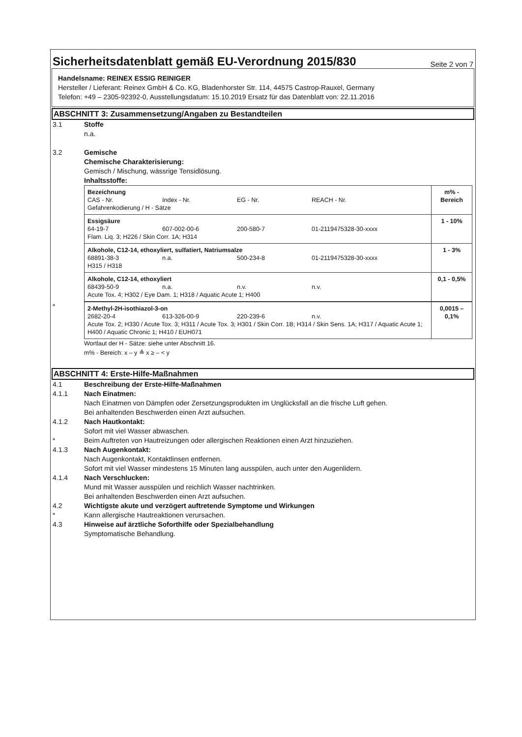Sicherheitsdatenblatt gemäß EU-Verordnung 2015/830
Seite 2 von 7
Handelsname: REINEX ESSIG REINIGER
Hersteller / Lieferant: Reinex GmbH & Co. KG, Bladenhorster Str. 114, 44575 Castrop-Rauxel, Germany
Telefon: +49 – 2305-92392-0, Ausstellungsdatum: 15.10.2019 Ersatz für das Datenblatt von: 22.11.2016
ABSCHNITT 3: Zusammensetzung/Angaben zu Bestandteilen
3.1 Stoffe
n.a.
3.2 Gemische
Chemische Charakterisierung:
Gemisch / Mischung, wässrige Tensidlösung.
Inhaltsstoffe:
| Bezeichnung CAS - Nr. Index - Nr. EG - Nr. REACH - Nr. Gefahrenkodierung / H - Sätze | m% - Bereich |
| Essigsäure 64-19-7 607-002-00-6 200-580-7 01-2119475328-30-xxxx Flam. Liq. 3; H226 / Skin Corr. 1A; H314 | 1 - 10% |
| Alkohole, C12-14, ethoxyliert, sulfatiert, Natriumsalze 68891-38-3 n.a. 500-234-8 01-2119475328-30-xxxx H315 / H318 | 1 - 3% |
| Alkohole, C12-14, ethoxyliert 68439-50-9 n.a. n.v. n.v. Acute Tox. 4; H302 / Eye Dam. 1; H318 / Aquatic Acute 1; H400 | 0,1 - 0,5% |
*
| 2-Methyl-2H-isothiazol-3-on 2682-20-4 613-326-00-9 220-239-6 n.v. Acute Tox. 2; H330 / Acute Tox. 3; H311 / Acute Tox. 3; H301 / Skin Corr. 1B; H314 / Skin Sens. 1A; H317 / Aquatic Acute 1; H400 / Aquatic Chronic 1; H410 / EUH071 | 0,0015 – 0,1% |
Wortlaut der H - Sätze: siehe unter Abschnitt 16.
m% - Bereich: x – y ≙ x ≥ – < y
ABSCHNITT 4: Erste-Hilfe-Maßnahmen
4.1 Beschreibung der Erste-Hilfe-Maßnahmen
4.1.1 Nach Einatmen:
Nach Einatmen von Dämpfen oder Zersetzungsprodukten im Unglücksfall an die frische Luft gehen.
Bei anhaltenden Beschwerden einen Arzt aufsuchen.
4.1.2 Nach Hautkontakt:
Sofort mit viel Wasser abwaschen.
* Beim Auftreten von Hautreizungen oder allergischen Reaktionen einen Arzt hinzuziehen.
4.1.3 Nach Augenkontakt:
Nach Augenkontakt, Kontaktlinsen entfernen.
Sofort mit viel Wasser mindestens 15 Minuten lang ausspülen, auch unter den Augenlidern.
4.1.4 Nach Verschlucken:
Mund mit Wasser ausspülen und reichlich Wasser nachtrinken.
Bei anhaltenden Beschwerden einen Arzt aufsuchen.
4.2 Wichtigste akute und verzögert auftretende Symptome und Wirkungen
* Kann allergische Hautreaktionen verursachen.
4.3 Hinweise auf ärztliche Soforthilfe oder Spezialbehandlung
Symptomatische Behandlung.